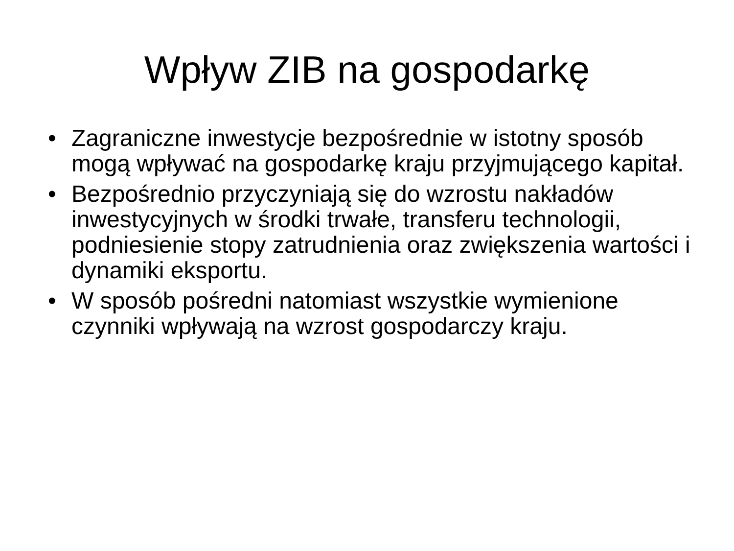Wpływ ZIB na gospodarkę
• Zagraniczne inwestycje bezpośrednie w istotny sposób mogą wpływać na gospodarkę kraju przyjmującego kapitał.
• Bezpośrednio przyczyniają się do wzrostu nakładów inwestycyjnych w środki trwałe, transferu technologii, podniesienie stopy zatrudnienia oraz zwiększenia wartości i dynamiki eksportu.
• W sposób pośredni natomiast wszystkie wymienione czynniki wpływają na wzrost gospodarczy kraju.